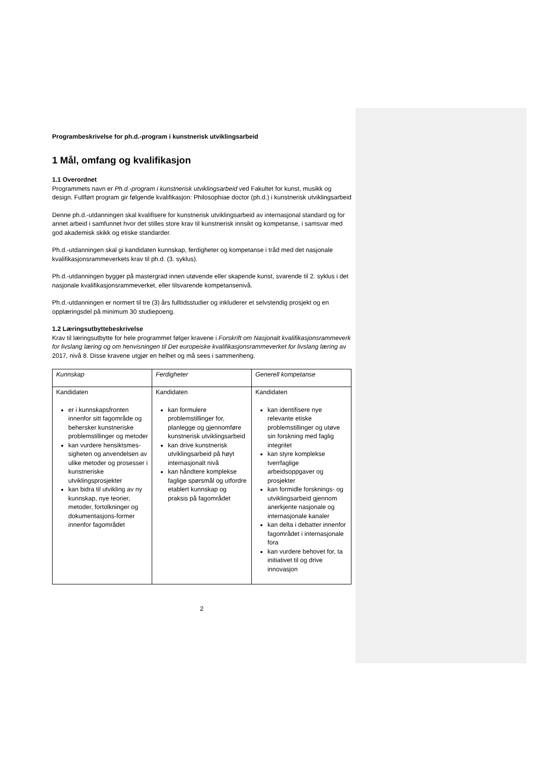Programbeskrivelse for ph.d.-program i kunstnerisk utviklingsarbeid
1 Mål, omfang og kvalifikasjon
1.1 Overordnet
Programmets navn er Ph.d.-program i kunstnerisk utviklingsarbeid ved Fakultet for kunst, musikk og design. Fullført program gir følgende kvalifikasjon: Philosophiae doctor (ph.d.) i kunstnerisk utviklingsarbeid
Denne ph.d.-utdanningen skal kvalifisere for kunstnerisk utviklingsarbeid av internasjonal standard og for annet arbeid i samfunnet hvor det stilles store krav til kunstnerisk innsikt og kompetanse, i samsvar med god akademisk skikk og etiske standarder.
Ph.d.-utdanningen skal gi kandidaten kunnskap, ferdigheter og kompetanse i tråd med det nasjonale kvalifikasjonsrammeverkets krav til ph.d. (3. syklus).
Ph.d.-utdanningen bygger på mastergrad innen utøvende eller skapende kunst, svarende til 2. syklus i det nasjonale kvalifikasjonsrammeverket, eller tilsvarende kompetansenivå.
Ph.d.-utdanningen er normert til tre (3) års fulltidsstudier og inkluderer et selvstendig prosjekt og en opplæringsdel på minimum 30 studiepoeng.
1.2 Læringsutbyttebeskrivelse
Krav til læringsutbytte for hele programmet følger kravene i Forskrift om Nasjonalt kvalifikasjonsrammeverk for livslang læring og om henvisningen til Det europeiske kvalifikasjonsrammeverket for livslang læring av 2017, nivå 8. Disse kravene utgjør en helhet og må sees i sammenheng.
| Kunnskap | Ferdigheter | Generell kompetanse |
| Kandidaten er i kunnskapsfronten innenfor sitt fagområde og behersker kunstneriske problemstillinger og metoder kan vurdere hensiktsmes-sigheten og anvendelsen av ulike metoder og prosesser i kunstneriske utviklingsprosjekter kan bidra til utvikling av ny kunnskap, nye teorier, metoder, fortolkninger og dokumentasjons-former innenfor fagområdet | Kandidaten kan formulere problemstillinger for, planlegge og gjennomføre kunstnerisk utviklingsarbeid kan drive kunstnerisk utviklingsarbeid på høyt internasjonalt nivå kan håndtere komplekse faglige spørsmål og utfordre etablert kunnskap og praksis på fagområdet | Kandidaten kan identifisere nye relevante etiske problemstillinger og utøve sin forskning med faglig integritet kan styre komplekse tverrfaglige arbeidsoppgaver og prosjekter kan formidle forsknings- og utviklingsarbeid gjennom anerkjente nasjonale og internasjonale kanaler kan delta i debatter innenfor fagområdet i internasjonale fora kan vurdere behovet for, ta initiativet til og drive innovasjon |
2